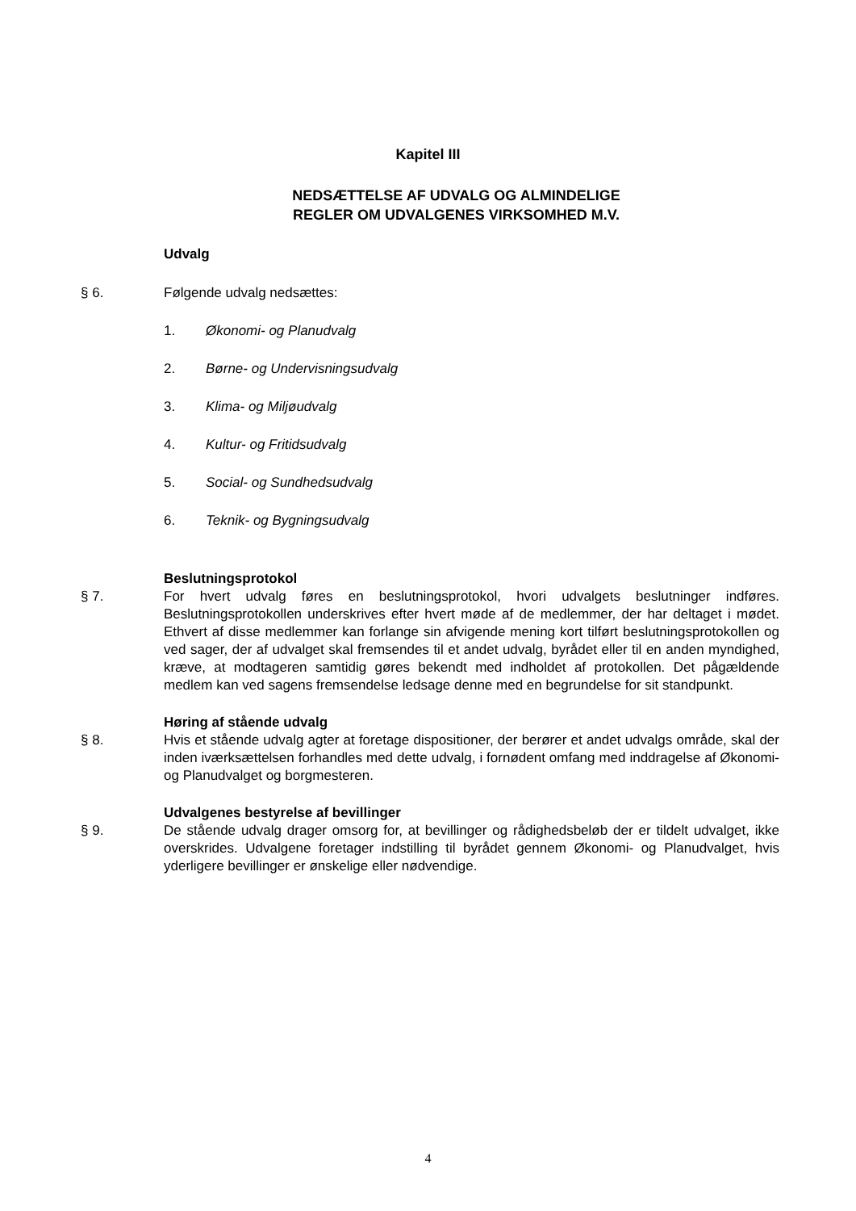Kapitel III
NEDSÆTTELSE AF UDVALG OG ALMINDELIGE
REGLER OM UDVALGENES VIRKSOMHED M.V.
Udvalg
§ 6. Følgende udvalg nedsættes:
1. Økonomi- og Planudvalg
2. Børne- og Undervisningsudvalg
3. Klima- og Miljøudvalg
4. Kultur- og Fritidsudvalg
5. Social- og Sundhedsudvalg
6. Teknik- og Bygningsudvalg
Beslutningsprotokol
§ 7. For hvert udvalg føres en beslutningsprotokol, hvori udvalgets beslutninger indføres. Beslutningsprotokollen underskrives efter hvert møde af de medlemmer, der har deltaget i mødet. Ethvert af disse medlemmer kan forlange sin afvigende mening kort tilført beslutningsprotokollen og ved sager, der af udvalget skal fremsendes til et andet udvalg, byrådet eller til en anden myndighed, kræve, at modtageren samtidig gøres bekendt med indholdet af protokollen. Det pågældende medlem kan ved sagens fremsendelse ledsage denne med en begrundelse for sit standpunkt.
Høring af stående udvalg
§ 8. Hvis et stående udvalg agter at foretage dispositioner, der berører et andet udvalgs område, skal der inden iværksættelsen forhandles med dette udvalg, i fornødent omfang med inddragelse af Økonomi- og Planudvalget og borgmesteren.
Udvalgenes bestyrelse af bevillinger
§ 9. De stående udvalg drager omsorg for, at bevillinger og rådighedsbeløb der er tildelt udvalget, ikke overskrides. Udvalgene foretager indstilling til byrådet gennem Økonomi- og Planudvalget, hvis yderligere bevillinger er ønskelige eller nødvendige.
4